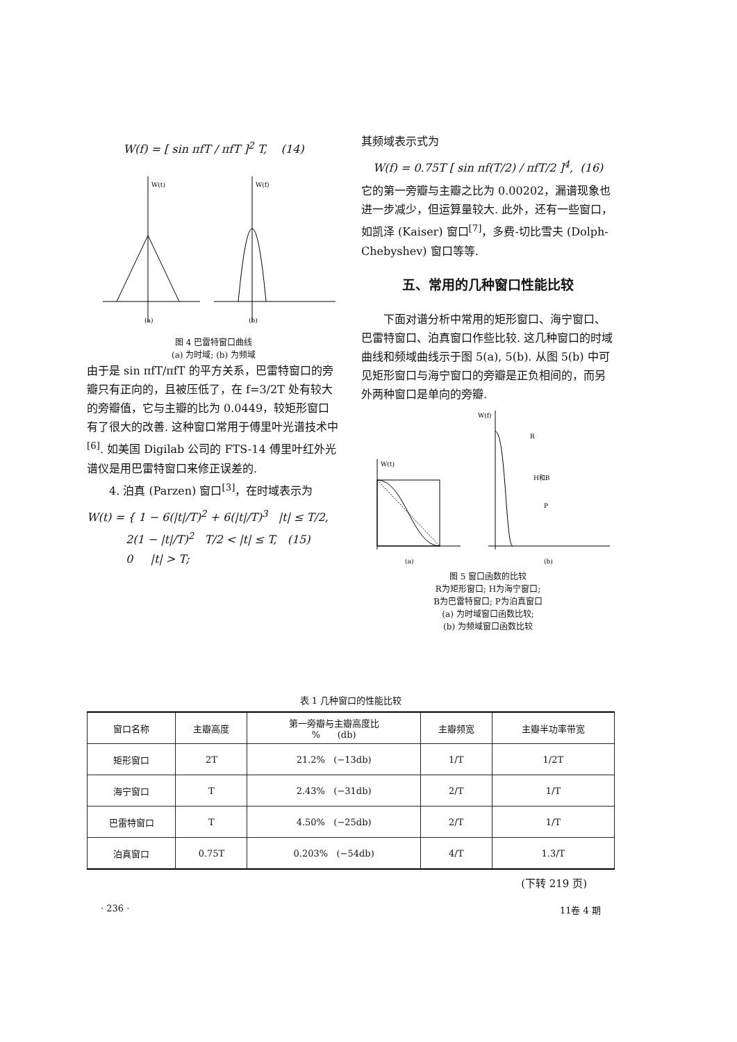W(f) = [ sin πfT / πfT ]<sup>2</sup> T, (14)
W(t)
(a)
W(f)
(b)
图 4 巴雷特窗口曲线
(a) 为时域; (b) 为频域
由于是 sin πfT/πfT 的平方关系，巴雷特窗口的旁瓣只有正向的，且被压低了，在 f=3/2T 处有较大的旁瓣值，它与主瓣的比为 0.0449，较矩形窗口有了很大的改善. 这种窗口常用于傅里叶光谱技术中<sup>[6]</sup>. 如美国 Digilab 公司的 FTS-14 傅里叶红外光谱仪是用巴雷特窗口来修正误差的.
4. 泊真 (Parzen) 窗口<sup>[3]</sup>，在时域表示为
W(t) = { 1 − 6(|t|/T)<sup>2</sup> + 6(|t|/T)<sup>3</sup> |t| ≤ T/2,
2(1 − |t|/T)<sup>2</sup> T/2 < |t| ≤ T, (15)
0 |t| > T;
其频域表示式为
W(f) = 0.75T [ sin πf(T/2) / πfT/2 ]<sup>4</sup>, (16)
它的第一旁瓣与主瓣之比为 0.00202，漏谱现象也进一步减少，但运算量较大. 此外，还有一些窗口，如凯泽 (Kaiser) 窗口<sup>[7]</sup>，多费-切比雪夫 (Dolph-Chebyshev) 窗口等等.
五、常用的几种窗口性能比较
下面对谱分析中常用的矩形窗口、海宁窗口、巴雷特窗口、泊真窗口作些比较. 这几种窗口的时域曲线和频域曲线示于图 5(a), 5(b). 从图 5(b) 中可见矩形窗口与海宁窗口的旁瓣是正负相间的，而另外两种窗口是单向的旁瓣.
W(t)
(a)
W(f)
(b)
R
H和B
P
图 5 窗口函数的比较
R为矩形窗口; H为海宁窗口;
B为巴雷特窗口; P为泊真窗口
(a) 为时域窗口函数比较;
(b) 为频域窗口函数比较
表 1 几种窗口的性能比较
| 窗口名称 | 主瓣高度 | 第一旁瓣与主瓣高度比 % (db) | 主瓣频宽 | 主瓣半功率带宽 |
| --- | --- | --- | --- | --- |
| 矩形窗口 | 2T | 21.2% (−13db) | 1/T | 1/2T |
| 海宁窗口 | T | 2.43% (−31db) | 2/T | 1/T |
| 巴雷特窗口 | T | 4.50% (−25db) | 2/T | 1/T |
| 泊真窗口 | 0.75T | 0.203% (−54db) | 4/T | 1.3/T |
(下转 219 页)
· 236 · 11卷 4 期